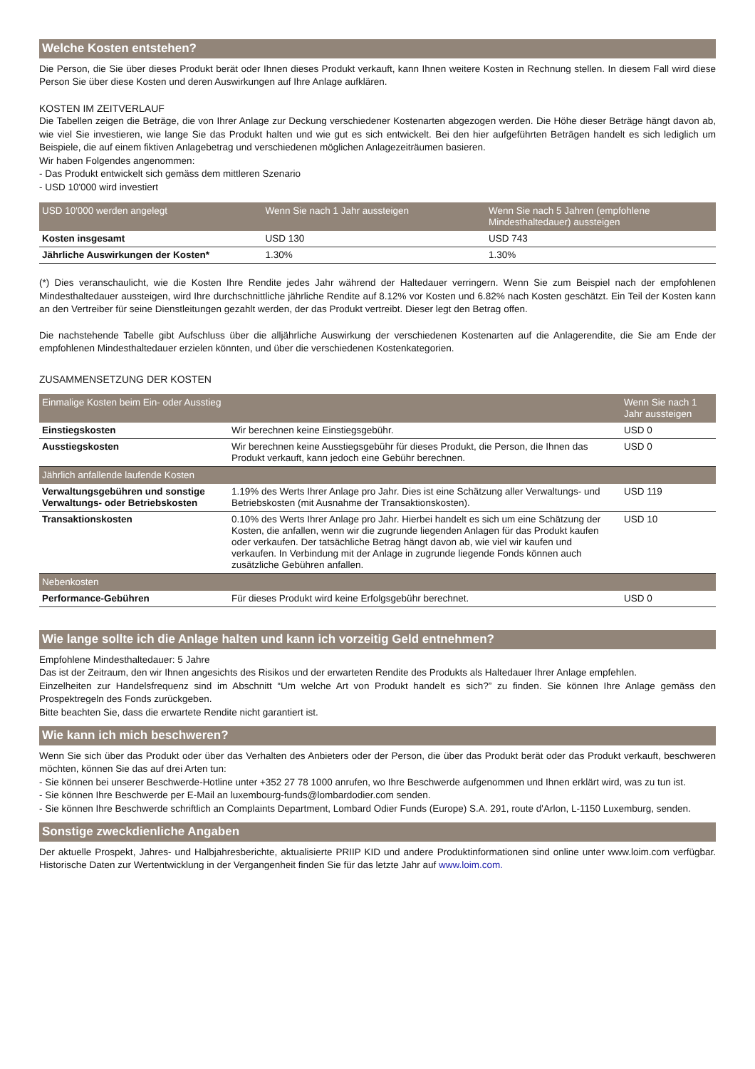Welche Kosten entstehen?
Die Person, die Sie über dieses Produkt berät oder Ihnen dieses Produkt verkauft, kann Ihnen weitere Kosten in Rechnung stellen. In diesem Fall wird diese Person Sie über diese Kosten und deren Auswirkungen auf Ihre Anlage aufklären.
KOSTEN IM ZEITVERLAUF
Die Tabellen zeigen die Beträge, die von Ihrer Anlage zur Deckung verschiedener Kostenarten abgezogen werden. Die Höhe dieser Beträge hängt davon ab, wie viel Sie investieren, wie lange Sie das Produkt halten und wie gut es sich entwickelt. Bei den hier aufgeführten Beträgen handelt es sich lediglich um Beispiele, die auf einem fiktiven Anlagebetrag und verschiedenen möglichen Anlagezeiträumen basieren.
Wir haben Folgendes angenommen:
- Das Produkt entwickelt sich gemäss dem mittleren Szenario
- USD 10'000 wird investiert
| USD 10'000 werden angelegt | Wenn Sie nach 1 Jahr aussteigen | Wenn Sie nach 5 Jahren (empfohlene Mindesthaltedauer) aussteigen |
| --- | --- | --- |
| Kosten insgesamt | USD 130 | USD 743 |
| Jährliche Auswirkungen der Kosten* | 1.30% | 1.30% |
(*) Dies veranschaulicht, wie die Kosten Ihre Rendite jedes Jahr während der Haltedauer verringern. Wenn Sie zum Beispiel nach der empfohlenen Mindesthaltedauer aussteigen, wird Ihre durchschnittliche jährliche Rendite auf 8.12% vor Kosten und 6.82% nach Kosten geschätzt. Ein Teil der Kosten kann an den Vertreiber für seine Dienstleitungen gezahlt werden, der das Produkt vertreibt. Dieser legt den Betrag offen.
Die nachstehende Tabelle gibt Aufschluss über die alljährliche Auswirkung der verschiedenen Kostenarten auf die Anlagerendite, die Sie am Ende der empfohlenen Mindesthaltedauer erzielen könnten, und über die verschiedenen Kostenkategorien.
ZUSAMMENSETZUNG DER KOSTEN
| Einmalige Kosten beim Ein- oder Ausstieg | | Wenn Sie nach 1 Jahr aussteigen |
| --- | --- | --- |
| Einstiegskosten | Wir berechnen keine Einstiegsgebühr. | USD 0 |
| Ausstiegskosten | Wir berechnen keine Ausstiegsgebühr für dieses Produkt, die Person, die Ihnen das Produkt verkauft, kann jedoch eine Gebühr berechnen. | USD 0 |
| Jährlich anfallende laufende Kosten | | |
| Verwaltungsgebühren und sonstige Verwaltungs- oder Betriebskosten | 1.19% des Werts Ihrer Anlage pro Jahr. Dies ist eine Schätzung aller Verwaltungs- und Betriebskosten (mit Ausnahme der Transaktionskosten). | USD 119 |
| Transaktionskosten | 0.10% des Werts Ihrer Anlage pro Jahr. Hierbei handelt es sich um eine Schätzung der Kosten, die anfallen, wenn wir die zugrunde liegenden Anlagen für das Produkt kaufen oder verkaufen. Der tatsächliche Betrag hängt davon ab, wie viel wir kaufen und verkaufen. In Verbindung mit der Anlage in zugrunde liegende Fonds können auch zusätzliche Gebühren anfallen. | USD 10 |
| Nebenkosten | | |
| Performance-Gebühren | Für dieses Produkt wird keine Erfolgsgebühr berechnet. | USD 0 |
Wie lange sollte ich die Anlage halten und kann ich vorzeitig Geld entnehmen?
Empfohlene Mindesthaltedauer: 5 Jahre
Das ist der Zeitraum, den wir Ihnen angesichts des Risikos und der erwarteten Rendite des Produkts als Haltedauer Ihrer Anlage empfehlen.
Einzelheiten zur Handelsfrequenz sind im Abschnitt “Um welche Art von Produkt handelt es sich?” zu finden. Sie können Ihre Anlage gemäss den Prospektregeln des Fonds zurückgeben.
Bitte beachten Sie, dass die erwartete Rendite nicht garantiert ist.
Wie kann ich mich beschweren?
Wenn Sie sich über das Produkt oder über das Verhalten des Anbieters oder der Person, die über das Produkt berät oder das Produkt verkauft, beschweren möchten, können Sie das auf drei Arten tun:
- Sie können bei unserer Beschwerde-Hotline unter +352 27 78 1000 anrufen, wo Ihre Beschwerde aufgenommen und Ihnen erklärt wird, was zu tun ist.
- Sie können Ihre Beschwerde per E-Mail an luxembourg-funds@lombardodier.com senden.
- Sie können Ihre Beschwerde schriftlich an Complaints Department, Lombard Odier Funds (Europe) S.A. 291, route d'Arlon, L-1150 Luxemburg, senden.
Sonstige zweckdienliche Angaben
Der aktuelle Prospekt, Jahres- und Halbjahresberichte, aktualisierte PRIIP KID und andere Produktinformationen sind online unter www.loim.com verfügbar. Historische Daten zur Wertentwicklung in der Vergangenheit finden Sie für das letzte Jahr auf www.loim.com.